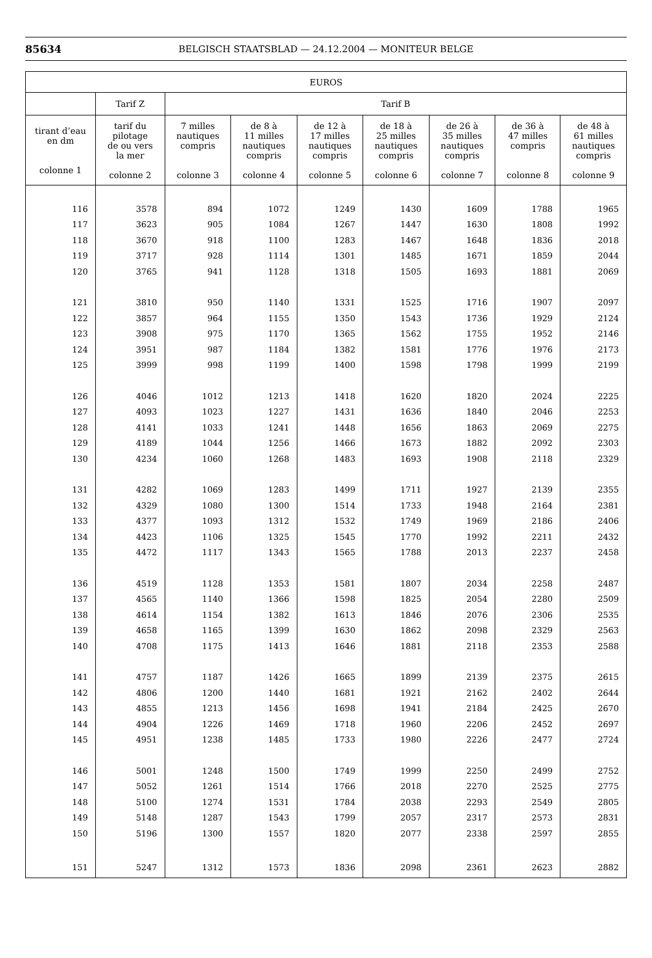85634 BELGISCH STAATSBLAD — 24.12.2004 — MONITEUR BELGE
| EUROS | | | | | | | | |
| --- | --- | --- | --- | --- | --- | --- | --- | --- |
| | Tarif Z | Tarif B | | | | | | |
| tirant d’eau en dm colonne 1 | tarif du pilotage de ou vers la mer colonne 2 | 7 milles nautiques compris colonne 3 | de 8 à 11 milles nautiques compris colonne 4 | de 12 à 17 milles nautiques compris colonne 5 | de 18 à 25 milles nautiques compris colonne 6 | de 26 à 35 milles nautiques compris colonne 7 | de 36 à 47 milles compris colonne 8 | de 48 à 61 milles nautiques compris colonne 9 |
| 116 | 3578 | 894 | 1072 | 1249 | 1430 | 1609 | 1788 | 1965 |
| 117 | 3623 | 905 | 1084 | 1267 | 1447 | 1630 | 1808 | 1992 |
| 118 | 3670 | 918 | 1100 | 1283 | 1467 | 1648 | 1836 | 2018 |
| 119 | 3717 | 928 | 1114 | 1301 | 1485 | 1671 | 1859 | 2044 |
| 120 | 3765 | 941 | 1128 | 1318 | 1505 | 1693 | 1881 | 2069 |
| 121 | 3810 | 950 | 1140 | 1331 | 1525 | 1716 | 1907 | 2097 |
| 122 | 3857 | 964 | 1155 | 1350 | 1543 | 1736 | 1929 | 2124 |
| 123 | 3908 | 975 | 1170 | 1365 | 1562 | 1755 | 1952 | 2146 |
| 124 | 3951 | 987 | 1184 | 1382 | 1581 | 1776 | 1976 | 2173 |
| 125 | 3999 | 998 | 1199 | 1400 | 1598 | 1798 | 1999 | 2199 |
| 126 | 4046 | 1012 | 1213 | 1418 | 1620 | 1820 | 2024 | 2225 |
| 127 | 4093 | 1023 | 1227 | 1431 | 1636 | 1840 | 2046 | 2253 |
| 128 | 4141 | 1033 | 1241 | 1448 | 1656 | 1863 | 2069 | 2275 |
| 129 | 4189 | 1044 | 1256 | 1466 | 1673 | 1882 | 2092 | 2303 |
| 130 | 4234 | 1060 | 1268 | 1483 | 1693 | 1908 | 2118 | 2329 |
| 131 | 4282 | 1069 | 1283 | 1499 | 1711 | 1927 | 2139 | 2355 |
| 132 | 4329 | 1080 | 1300 | 1514 | 1733 | 1948 | 2164 | 2381 |
| 133 | 4377 | 1093 | 1312 | 1532 | 1749 | 1969 | 2186 | 2406 |
| 134 | 4423 | 1106 | 1325 | 1545 | 1770 | 1992 | 2211 | 2432 |
| 135 | 4472 | 1117 | 1343 | 1565 | 1788 | 2013 | 2237 | 2458 |
| 136 | 4519 | 1128 | 1353 | 1581 | 1807 | 2034 | 2258 | 2487 |
| 137 | 4565 | 1140 | 1366 | 1598 | 1825 | 2054 | 2280 | 2509 |
| 138 | 4614 | 1154 | 1382 | 1613 | 1846 | 2076 | 2306 | 2535 |
| 139 | 4658 | 1165 | 1399 | 1630 | 1862 | 2098 | 2329 | 2563 |
| 140 | 4708 | 1175 | 1413 | 1646 | 1881 | 2118 | 2353 | 2588 |
| 141 | 4757 | 1187 | 1426 | 1665 | 1899 | 2139 | 2375 | 2615 |
| 142 | 4806 | 1200 | 1440 | 1681 | 1921 | 2162 | 2402 | 2644 |
| 143 | 4855 | 1213 | 1456 | 1698 | 1941 | 2184 | 2425 | 2670 |
| 144 | 4904 | 1226 | 1469 | 1718 | 1960 | 2206 | 2452 | 2697 |
| 145 | 4951 | 1238 | 1485 | 1733 | 1980 | 2226 | 2477 | 2724 |
| 146 | 5001 | 1248 | 1500 | 1749 | 1999 | 2250 | 2499 | 2752 |
| 147 | 5052 | 1261 | 1514 | 1766 | 2018 | 2270 | 2525 | 2775 |
| 148 | 5100 | 1274 | 1531 | 1784 | 2038 | 2293 | 2549 | 2805 |
| 149 | 5148 | 1287 | 1543 | 1799 | 2057 | 2317 | 2573 | 2831 |
| 150 | 5196 | 1300 | 1557 | 1820 | 2077 | 2338 | 2597 | 2855 |
| 151 | 5247 | 1312 | 1573 | 1836 | 2098 | 2361 | 2623 | 2882 |